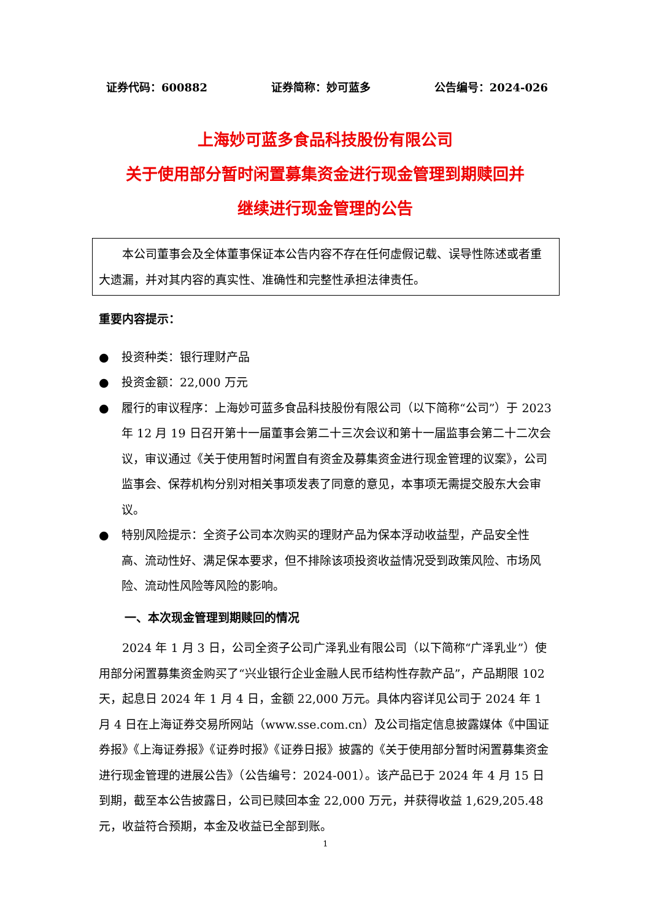证券代码：600882 证券简称：妙可蓝多 公告编号：2024-026
上海妙可蓝多食品科技股份有限公司
关于使用部分暂时闲置募集资金进行现金管理到期赎回并
继续进行现金管理的公告
本公司董事会及全体董事保证本公告内容不存在任何虚假记载、误导性陈述或者重大遗漏，并对其内容的真实性、准确性和完整性承担法律责任。
重要内容提示：
● 投资种类：银行理财产品
● 投资金额：22,000 万元
● 履行的审议程序：上海妙可蓝多食品科技股份有限公司（以下简称“公司”）于 2023 年 12 月 19 日召开第十一届董事会第二十三次会议和第十一届监事会第二十二次会议，审议通过《关于使用暂时闲置自有资金及募集资金进行现金管理的议案》，公司监事会、保荐机构分别对相关事项发表了同意的意见，本事项无需提交股东大会审议。
● 特别风险提示：全资子公司本次购买的理财产品为保本浮动收益型，产品安全性高、流动性好、满足保本要求，但不排除该项投资收益情况受到政策风险、市场风险、流动性风险等风险的影响。
一、本次现金管理到期赎回的情况
2024 年 1 月 3 日，公司全资子公司广泽乳业有限公司（以下简称“广泽乳业”）使用部分闲置募集资金购买了“兴业银行企业金融人民币结构性存款产品”，产品期限 102 天，起息日 2024 年 1 月 4 日，金额 22,000 万元。具体内容详见公司于 2024 年 1 月 4 日在上海证券交易所网站（www.sse.com.cn）及公司指定信息披露媒体《中国证券报》《上海证券报》《证券时报》《证券日报》披露的《关于使用部分暂时闲置募集资金进行现金管理的进展公告》（公告编号：2024-001）。该产品已于 2024 年 4 月 15 日到期，截至本公告披露日，公司已赎回本金 22,000 万元，并获得收益 1,629,205.48 元，收益符合预期，本金及收益已全部到账。
1